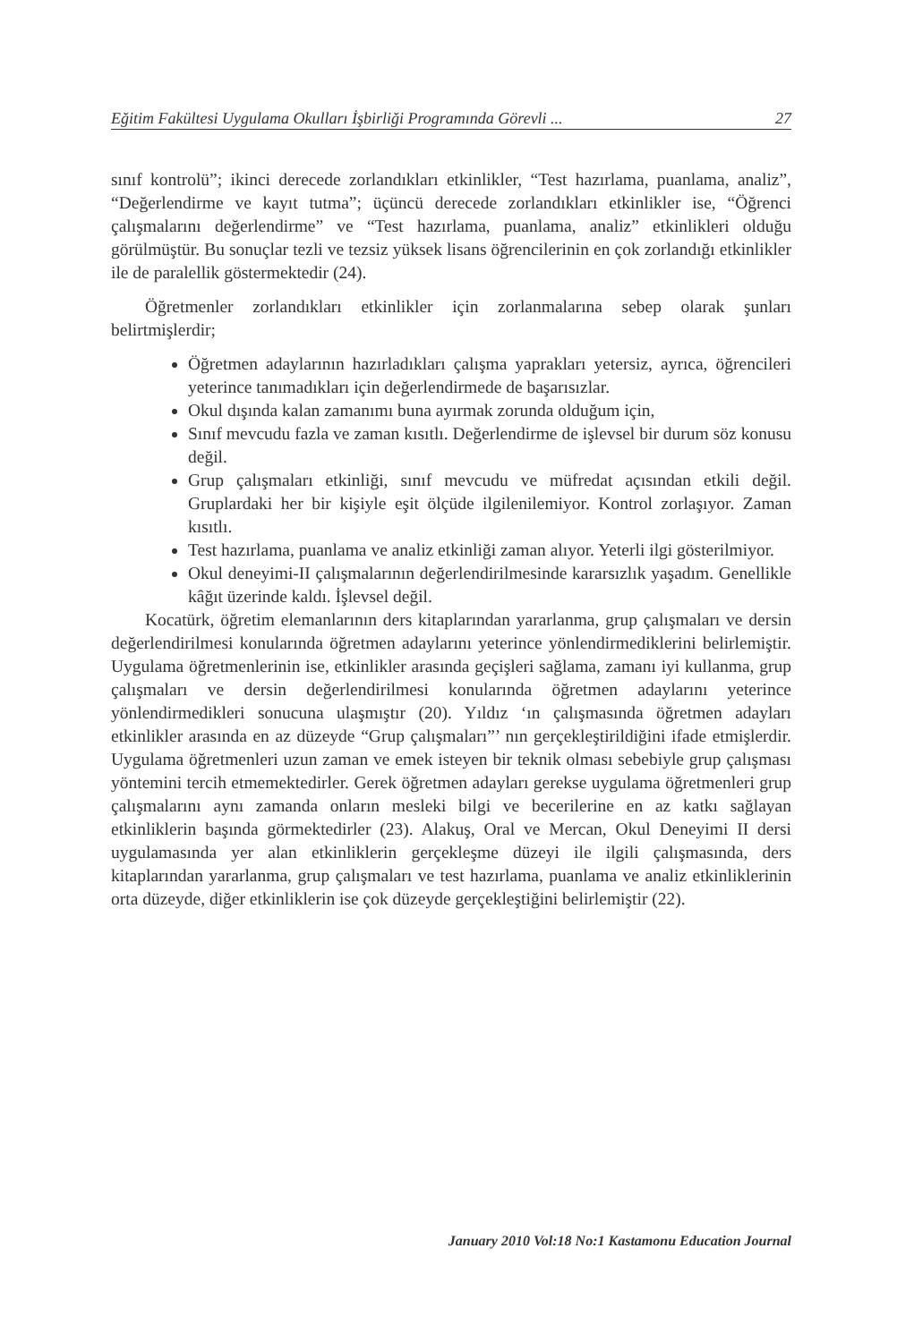Eğitim Fakültesi Uygulama Okulları İşbirliği Programında Görevli ... 27
sınıf kontrolü”; ikinci derecede zorlandıkları etkinlikler, “Test hazırlama, puanlama, analiz”, “Değerlendirme ve kayıt tutma”; üçüncü derecede zorlandıkları etkinlikler ise, “Öğrenci çalışmalarını değerlendirme” ve “Test hazırlama, puanlama, analiz” etkinlikleri olduğu görülmüştür. Bu sonuçlar tezli ve tezsiz yüksek lisans öğrencilerinin en çok zorlandığı etkinlikler ile de paralellik göstermektedir (24).
Öğretmenler zorlandıkları etkinlikler için zorlanmalarına sebep olarak şunları belirtmişlerdir;
Öğretmen adaylarının hazırladıkları çalışma yaprakları yetersiz, ayrıca, öğrencileri yeterince tanımadıkları için değerlendirmede de başarısızlar.
Okul dışında kalan zamanımı buna ayırmak zorunda olduğum için,
Sınıf mevcudu fazla ve zaman kısıtlı. Değerlendirme de işlevsel bir durum söz konusu değil.
Grup çalışmaları etkinliği, sınıf mevcudu ve müfredat açısından etkili değil. Gruplardaki her bir kişiyle eşit ölçüde ilgilenilemiyor. Kontrol zorlaşıyor. Zaman kısıtlı.
Test hazırlama, puanlama ve analiz etkinliği zaman alıyor. Yeterli ilgi gösterilmiyor.
Okul deneyimi-II çalışmalarının değerlendirilmesinde kararsızlık yaşadım. Genellikle kâğıt üzerinde kaldı. İşlevsel değil.
Kocatürk, öğretim elemanlarının ders kitaplarından yararlanma, grup çalışmaları ve dersin değerlendirilmesi konularında öğretmen adaylarını yeterince yönlendirmediklerini belirlemiştir. Uygulama öğretmenlerinin ise, etkinlikler arasında geçişleri sağlama, zamanı iyi kullanma, grup çalışmaları ve dersin değerlendirilmesi konularında öğretmen adaylarını yeterince yönlendirmedikleri sonucuna ulaşmıştır (20). Yıldız ‘ın çalışmasında öğretmen adayları etkinlikler arasında en az düzeyde “Grup çalışmaları”’ nın gerçekleştirildiğini ifade etmişlerdir. Uygulama öğretmenleri uzun zaman ve emek isteyen bir teknik olması sebebiyle grup çalışması yöntemini tercih etmemektedirler. Gerek öğretmen adayları gerekse uygulama öğretmenleri grup çalışmalarını aynı zamanda onların mesleki bilgi ve becerilerine en az katkı sağlayan etkinliklerin başında görmektedirler (23). Alakuş, Oral ve Mercan, Okul Deneyimi II dersi uygulamasında yer alan etkinliklerin gerçekleşme düzeyi ile ilgili çalışmasında, ders kitaplarından yararlanma, grup çalışmaları ve test hazırlama, puanlama ve analiz etkinliklerinin orta düzeyde, diğer etkinliklerin ise çok düzeyde gerçekleştiğini belirlemiştir (22).
January 2010 Vol:18 No:1 Kastamonu Education Journal